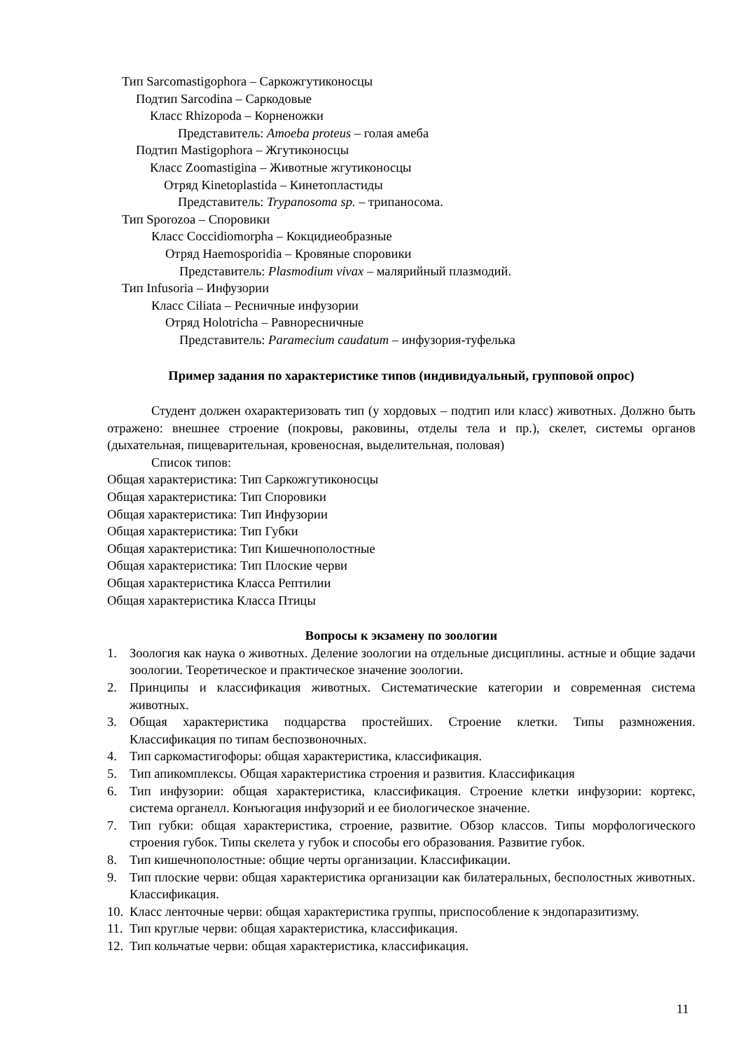Тип Sarcomastigophora – Саркожгутиконосцы
Подтип Sarcodina – Саркодовые
Класс Rhizopoda – Корненожки
Представитель: Amoeba proteus – голая амеба
Подтип Mastigophora – Жгутиконосцы
Класс Zoomastigina – Животные жгутиконосцы
Отряд Kinetoplastida – Кинетопластиды
Представитель: Trypanosoma sp. – трипаносома.
Тип Sporozoa – Споровики
Класс Coccidiomorpha – Кокцидиеобразные
Отряд Haemosporidia – Кровяные споровики
Представитель: Plasmodium vivax – малярийный плазмодий.
Тип Infusoria – Инфузории
Класс Ciliata – Ресничные инфузории
Отряд Holotricha – Равноресничные
Представитель: Paramecium caudatum – инфузория-туфелька
Пример задания по характеристике типов (индивидуальный, групповой опрос)
Студент должен охарактеризовать тип (у хордовых – подтип или класс) животных. Должно быть отражено: внешнее строение (покровы, раковины, отделы тела и пр.), скелет, системы органов (дыхательная, пищеварительная, кровеносная, выделительная, половая)
Список типов:
Общая характеристика: Тип Саркожгутиконосцы
Общая характеристика: Тип Споровики
Общая характеристика: Тип Инфузории
Общая характеристика: Тип Губки
Общая характеристика: Тип Кишечнополостные
Общая характеристика: Тип Плоские черви
Общая характеристика Класса Рептилии
Общая характеристика Класса Птицы
Вопросы к экзамену по зоологии
1. Зоология как наука о животных. Деление зоологии на отдельные дисциплины. астные и общие задачи зоологии. Теоретическое и практическое значение зоологии.
2. Принципы и классификация животных. Систематические категории и современная система животных.
3. Общая характеристика подцарства простейших. Строение клетки. Типы размножения. Классификация по типам беспозвоночных.
4. Тип саркомастигофоры: общая характеристика, классификация.
5. Тип апикомплексы. Общая характеристика строения и развития. Классификация
6. Тип инфузории: общая характеристика, классификация. Строение клетки инфузории: кортекс, система органелл. Конъюгация инфузорий и ее биологическое значение.
7. Тип губки: общая характеристика, строение, развитие. Обзор классов. Типы морфологического строения губок. Типы скелета у губок и способы его образования. Развитие губок.
8. Тип кишечнополостные: общие черты организации. Классификации.
9. Тип плоские черви: общая характеристика организации как билатеральных, бесполостных животных. Классификация.
10. Класс ленточные черви: общая характеристика группы, приспособление к эндопаразитизму.
11. Тип круглые черви: общая характеристика, классификация.
12. Тип кольчатые черви: общая характеристика, классификация.
11